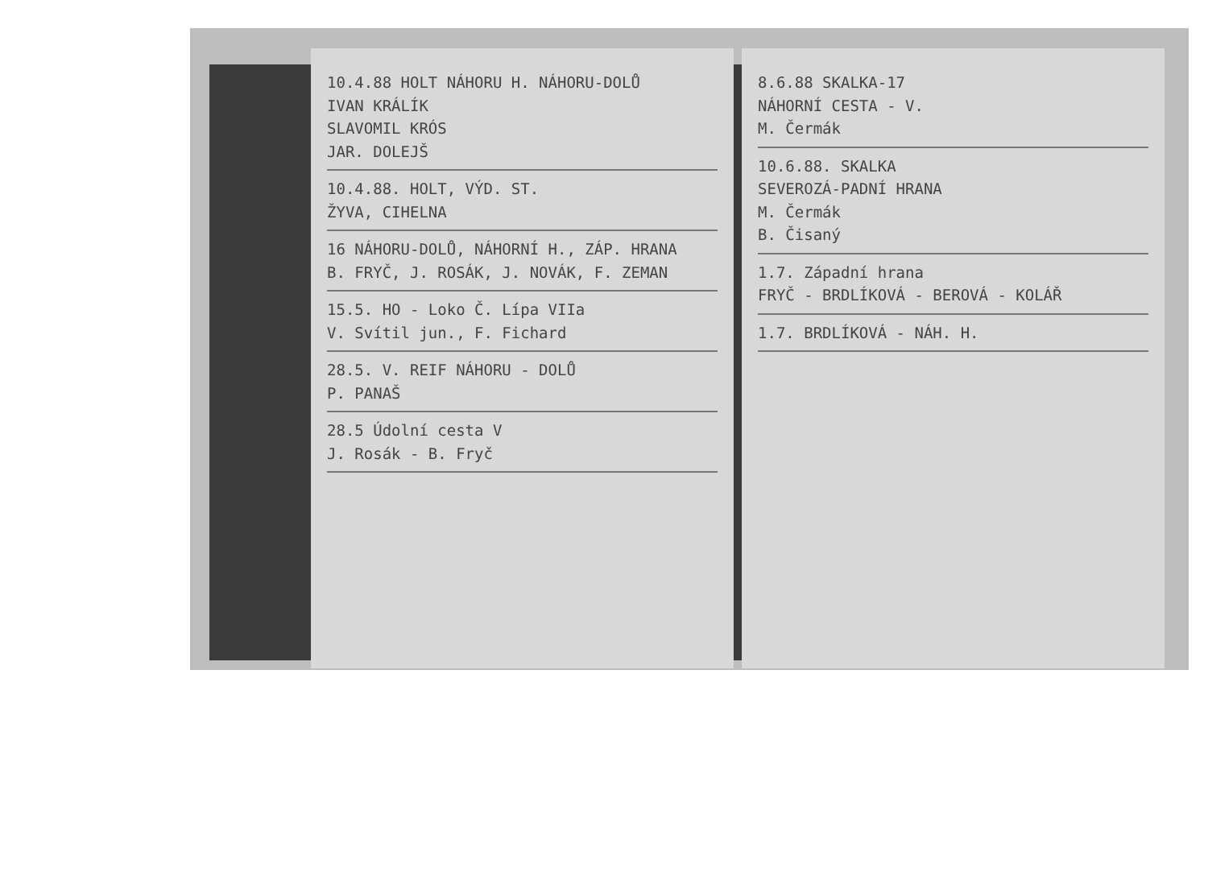10.4.88 HOLT NÁHORU H. NÁHORU-DOLŮ
IVAN KRÁLÍK
SLAVOMIL KRÓS
JAR. DOLEJŠ
10.4.88. HOLT, VÝD. ST.
ŽYVA, CIHELNA
16 NÁHORU-DOLŮ, NÁHORNÍ H., ZÁP. HRANA
B. FRYČ, J. ROSÁK, J. NOVÁK, F. ZEMAN
15.5. HO - Loko Č. Lípa VIIa
V. Svítil jun., F. Fichard
28.5. V. REIF NÁHORU - DOLŮ
P. PANAŠ
28.5 Údolní cesta V
J. Rosák - B. Fryč
8.6.88 SKALKA-17
NÁHORNÍ CESTA - V.
M. Čermák
10.6.88. SKALKA
SEVEROZÁ-PADNÍ HRANA
M. Čermák
B. Čisaný
1.7. Západní hrana
FRYČ - BRDLÍKOVÁ - BEROVÁ - KOLÁŘ
1.7. BRDLÍKOVÁ - NÁH. H.